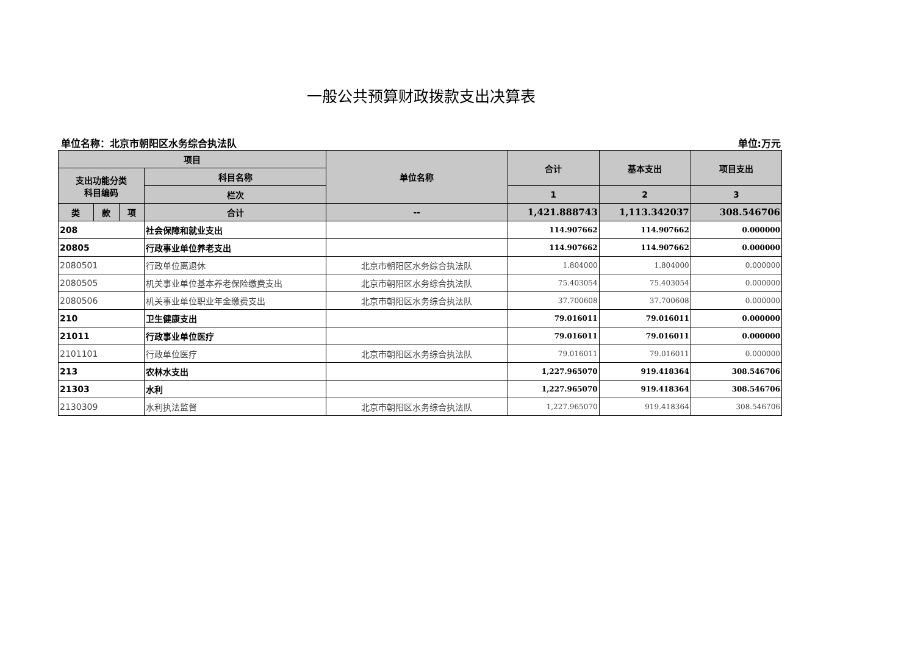一般公共预算财政拨款支出决算表
单位名称：北京市朝阳区水务综合执法队 单位:万元
| 项目 | | | | 单位名称 | 合计 | 基本支出 | 项目支出 |
| --- | --- | --- | --- | --- | --- | --- | --- |
| 支出功能分类 科目编码 | | | 科目名称 | | | | |
| | | | 栏次 | | 1 | 2 | 3 |
| 类 | 款 | 项 | 合计 | -- | 1,421.888743 | 1,113.342037 | 308.546706 |
| 208 | | | 社会保障和就业支出 | | 114.907662 | 114.907662 | 0.000000 |
| 20805 | | | 行政事业单位养老支出 | | 114.907662 | 114.907662 | 0.000000 |
| 2080501 | | | 行政单位离退休 | 北京市朝阳区水务综合执法队 | 1.804000 | 1.804000 | 0.000000 |
| 2080505 | | | 机关事业单位基本养老保险缴费支出 | 北京市朝阳区水务综合执法队 | 75.403054 | 75.403054 | 0.000000 |
| 2080506 | | | 机关事业单位职业年金缴费支出 | 北京市朝阳区水务综合执法队 | 37.700608 | 37.700608 | 0.000000 |
| 210 | | | 卫生健康支出 | | 79.016011 | 79.016011 | 0.000000 |
| 21011 | | | 行政事业单位医疗 | | 79.016011 | 79.016011 | 0.000000 |
| 2101101 | | | 行政单位医疗 | 北京市朝阳区水务综合执法队 | 79.016011 | 79.016011 | 0.000000 |
| 213 | | | 农林水支出 | | 1,227.965070 | 919.418364 | 308.546706 |
| 21303 | | | 水利 | | 1,227.965070 | 919.418364 | 308.546706 |
| 2130309 | | | 水利执法监督 | 北京市朝阳区水务综合执法队 | 1,227.965070 | 919.418364 | 308.546706 |